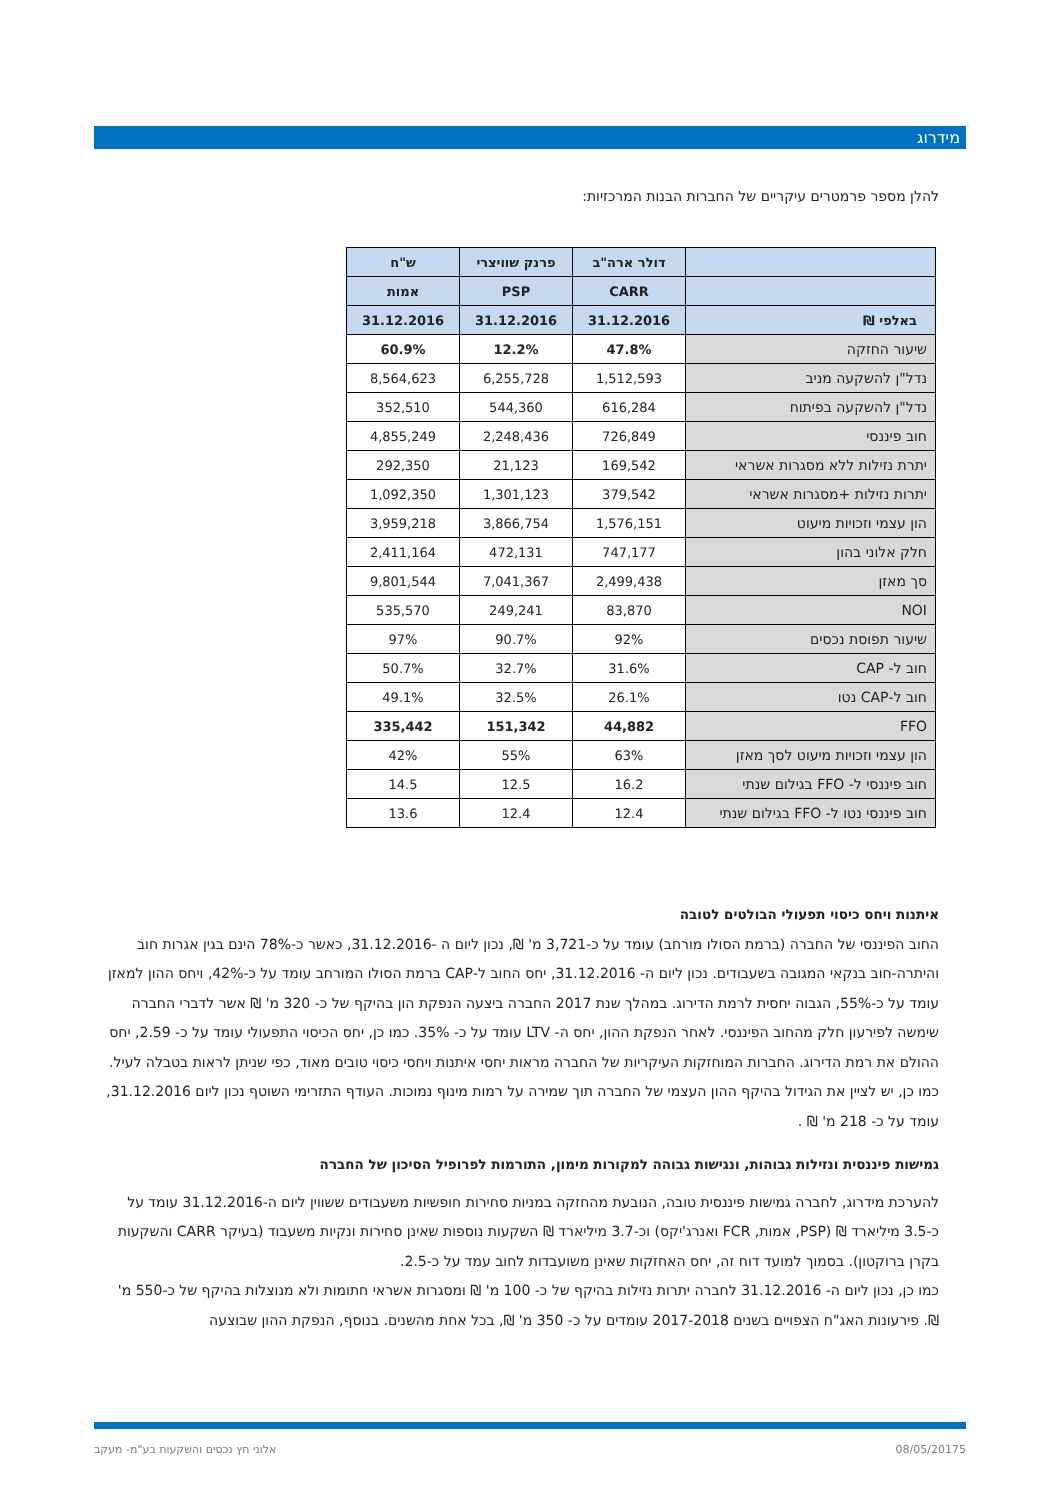מידרוג
להלן מספר פרמטרים עיקריים של החברות הבנות המרכזיות:
| | דולר ארה"ב | פרנק שוויצרי | ש"ח |
| --- | --- | --- | --- |
| | CARR | PSP | אמות |
| באלפי ₪ | 31.12.2016 | 31.12.2016 | 31.12.2016 |
| שיעור החזקה | 47.8% | 12.2% | 60.9% |
| נדל"ן להשקעה מניב | 1,512,593 | 6,255,728 | 8,564,623 |
| נדל"ן להשקעה בפיתוח | 616,284 | 544,360 | 352,510 |
| חוב פיננסי | 726,849 | 2,248,436 | 4,855,249 |
| יתרת נזילות ללא מסגרות אשראי | 169,542 | 21,123 | 292,350 |
| יתרות נזילות +מסגרות אשראי | 379,542 | 1,301,123 | 1,092,350 |
| הון עצמי וזכויות מיעוט | 1,576,151 | 3,866,754 | 3,959,218 |
| חלק אלוני בהון | 747,177 | 472,131 | 2,411,164 |
| סך מאזן | 2,499,438 | 7,041,367 | 9,801,544 |
| NOI | 83,870 | 249,241 | 535,570 |
| שיעור תפוסת נכסים | 92% | 90.7% | 97% |
| חוב ל- CAP | 31.6% | 32.7% | 50.7% |
| חוב ל-CAP נטו | 26.1% | 32.5% | 49.1% |
| FFO | 44,882 | 151,342 | 335,442 |
| הון עצמי וזכויות מיעוט לסך מאזן | 63% | 55% | 42% |
| חוב פיננסי ל- FFO בגילום שנתי | 16.2 | 12.5 | 14.5 |
| חוב פיננסי נטו ל- FFO בגילום שנתי | 12.4 | 12.4 | 13.6 |
איתנות ויחס כיסוי תפעולי הבולטים לטובה
החוב הפיננסי של החברה (ברמת הסולו מורחב) עומד על כ-3,721 מ' ₪, נכון ליום ה -31.12.2016, כאשר כ-78% הינם בגין אגרות חוב והיתרה-חוב בנקאי המגובה בשעבודים. נכון ליום ה- 31.12.2016, יחס החוב ל-CAP ברמת הסולו המורחב עומד על כ-42%, ויחס ההון למאזן עומד על כ-55%, הגבוה יחסית לרמת הדירוג. במהלך שנת 2017 החברה ביצעה הנפקת הון בהיקף של כ- 320 מ' ₪ אשר לדברי החברה שימשה לפירעון חלק מהחוב הפיננסי. לאחר הנפקת ההון, יחס ה- LTV עומד על כ- 35%. כמו כן, יחס הכיסוי התפעולי עומד על כ- 2.59, יחס ההולם את רמת הדירוג. החברות המוחזקות העיקריות של החברה מראות יחסי איתנות ויחסי כיסוי טובים מאוד, כפי שניתן לראות בטבלה לעיל. כמו כן, יש לציין את הגידול בהיקף ההון העצמי של החברה תוך שמירה על רמות מינוף נמוכות. העודף התזרימי השוטף נכון ליום 31.12.2016, עומד על כ- 218 מ' ₪ .
גמישות פיננסית ונזילות גבוהות, ונגישות גבוהה למקורות מימון, התורמות לפרופיל הסיכון של החברה
להערכת מידרוג, לחברה גמישות פיננסית טובה, הנובעת מהחזקה במניות סחירות חופשיות משעבודים ששווין ליום ה-31.12.2016 עומד על כ-3.5 מיליארד ₪ (PSP, אמות, FCR ואנרג'יקס) וכ-3.7 מיליארד ₪ השקעות נוספות שאינן סחירות ונקיות משעבוד (בעיקר CARR והשקעות בקרן ברוקטון). בסמוך למועד דוח זה, יחס האחזקות שאינן משועבדות לחוב עמד על כ-2.5.
כמו כן, נכון ליום ה- 31.12.2016 לחברה יתרות נזילות בהיקף של כ- 100 מ' ₪ ומסגרות אשראי חתומות ולא מנוצלות בהיקף של כ-550 מ' ₪. פירעונות האג"ח הצפויים בשנים 2017-2018 עומדים על כ- 350 מ' ₪, בכל אחת מהשנים. בנוסף, הנפקת ההון שבוצעה
5 08/05/2017 אלוני חץ נכסים והשקעות בע"מ- מעקב